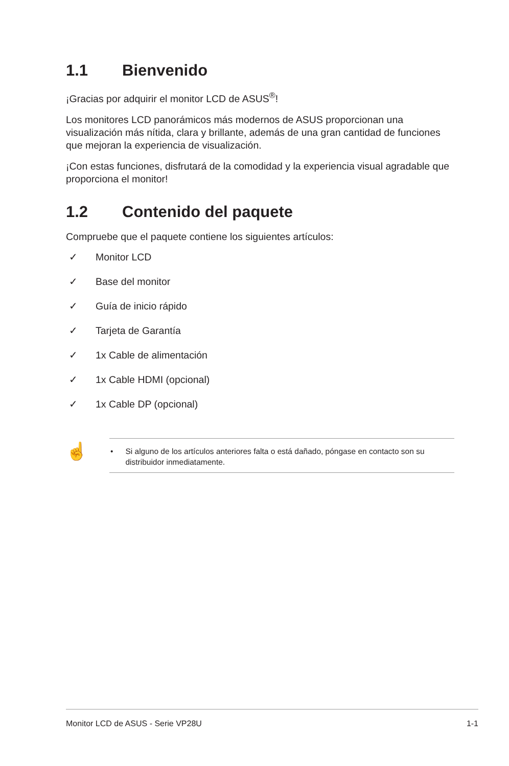1.1 Bienvenido
¡Gracias por adquirir el monitor LCD de ASUS<sup>®</sup>!
Los monitores LCD panorámicos más modernos de ASUS proporcionan una visualización más nítida, clara y brillante, además de una gran cantidad de funciones que mejoran la experiencia de visualización.
¡Con estas funciones, disfrutará de la comodidad y la experiencia visual agradable que proporciona el monitor!
1.2 Contenido del paquete
Compruebe que el paquete contiene los siguientes artículos:
✓ Monitor LCD
✓ Base del monitor
✓ Guía de inicio rápido
✓ Tarjeta de Garantía
✓ 1x Cable de alimentación
✓ 1x Cable HDMI (opcional)
✓ 1x Cable DP (opcional)
☝
• Si alguno de los artículos anteriores falta o está dañado, póngase en contacto son su distribuidor inmediatamente.
Monitor LCD de ASUS - Serie VP28U 1-1